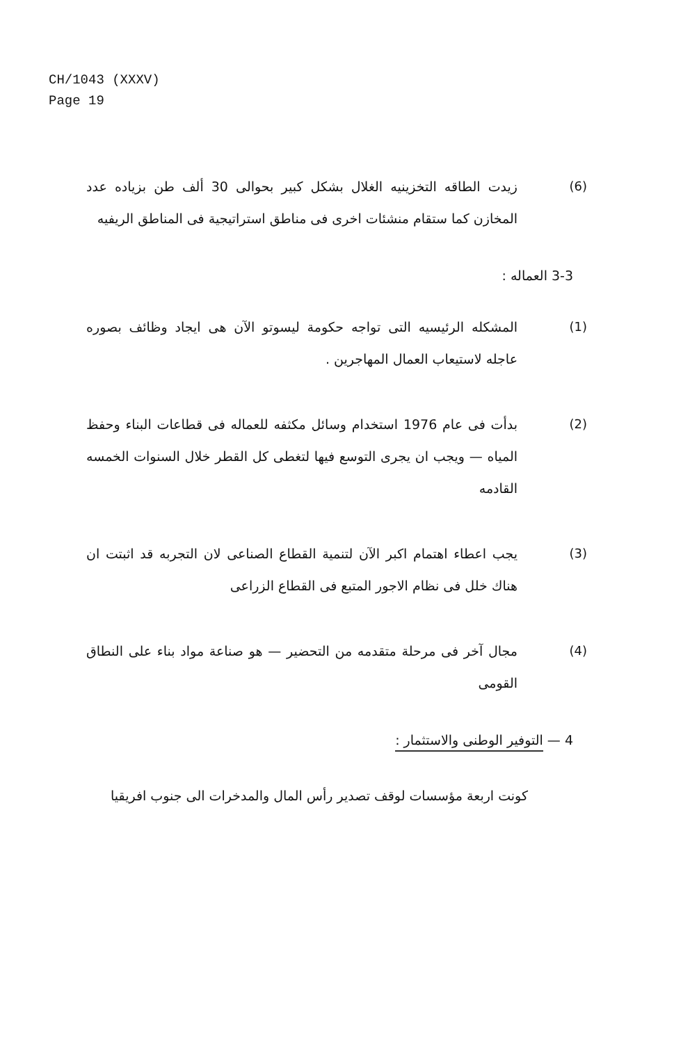CH/1043 (XXXV)
Page 19
(6) زيدت الطاقه التخزينيه الغلال بشكل كبير بحوالى 30 ألف طن بزياده عدد المخازن كما ستقام منشئات اخرى فى مناطق استراتيجية فى المناطق الريفيه
3-3 العماله :
(1) المشكله الرئيسيه التى تواجه حكومة ليسوتو الآن هى ايجاد وظائف بصوره عاجله لاستيعاب العمال المهاجرين .
(2) بدأت فى عام 1976 استخدام وسائل مكثفه للعماله فى قطاعات البناء وحفظ المياه — ويجب ان يجرى التوسع فيها لتغطى كل القطر خلال السنوات الخمسه القادمه
(3) يجب اعطاء اهتمام اكبر الآن لتنمية القطاع الصناعى لان التجربه قد اثبتت ان هناك خلل فى نظام الاجور المتبع فى القطاع الزراعى
(4) مجال آخر فى مرحلة متقدمه من التحضير — هو صناعة مواد بناء على النطاق القومى
4 — التوفير الوطنى والاستثمار :
كونت اربعة مؤسسات لوقف تصدير رأس المال والمدخرات الى جنوب افريقيا